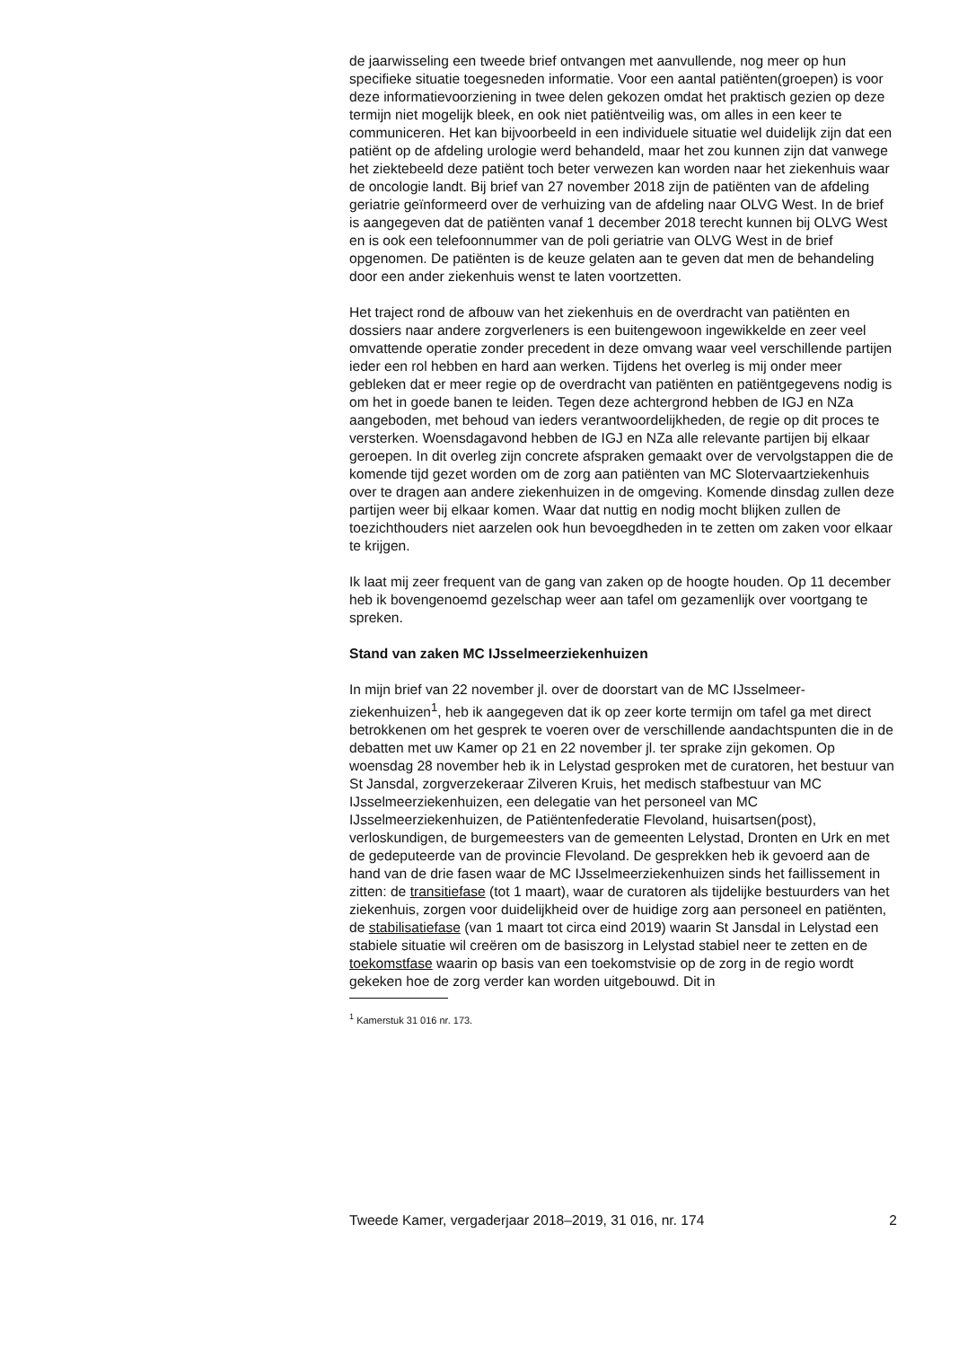de jaarwisseling een tweede brief ontvangen met aanvullende, nog meer op hun specifieke situatie toegesneden informatie. Voor een aantal patiënten(groepen) is voor deze informatievoorziening in twee delen gekozen omdat het praktisch gezien op deze termijn niet mogelijk bleek, en ook niet patiëntveilig was, om alles in een keer te communiceren. Het kan bijvoorbeeld in een individuele situatie wel duidelijk zijn dat een patiënt op de afdeling urologie werd behandeld, maar het zou kunnen zijn dat vanwege het ziektebeeld deze patiënt toch beter verwezen kan worden naar het ziekenhuis waar de oncologie landt. Bij brief van 27 november 2018 zijn de patiënten van de afdeling geriatrie geïnformeerd over de verhuizing van de afdeling naar OLVG West. In de brief is aangegeven dat de patiënten vanaf 1 december 2018 terecht kunnen bij OLVG West en is ook een telefoonnummer van de poli geriatrie van OLVG West in de brief opgenomen. De patiënten is de keuze gelaten aan te geven dat men de behandeling door een ander ziekenhuis wenst te laten voortzetten.
Het traject rond de afbouw van het ziekenhuis en de overdracht van patiënten en dossiers naar andere zorgverleners is een buitengewoon ingewikkelde en zeer veel omvattende operatie zonder precedent in deze omvang waar veel verschillende partijen ieder een rol hebben en hard aan werken. Tijdens het overleg is mij onder meer gebleken dat er meer regie op de overdracht van patiënten en patiëntgegevens nodig is om het in goede banen te leiden. Tegen deze achtergrond hebben de IGJ en NZa aangeboden, met behoud van ieders verantwoordelijkheden, de regie op dit proces te versterken. Woensdagavond hebben de IGJ en NZa alle relevante partijen bij elkaar geroepen. In dit overleg zijn concrete afspraken gemaakt over de vervolgstappen die de komende tijd gezet worden om de zorg aan patiënten van MC Slotervaartziekenhuis over te dragen aan andere ziekenhuizen in de omgeving. Komende dinsdag zullen deze partijen weer bij elkaar komen. Waar dat nuttig en nodig mocht blijken zullen de toezichthouders niet aarzelen ook hun bevoegdheden in te zetten om zaken voor elkaar te krijgen.
Ik laat mij zeer frequent van de gang van zaken op de hoogte houden. Op 11 december heb ik bovengenoemd gezelschap weer aan tafel om gezamenlijk over voortgang te spreken.
Stand van zaken MC IJsselmeerziekenhuizen
In mijn brief van 22 november jl. over de doorstart van de MC IJsselmeer-ziekenhuizen<sup>1</sup>, heb ik aangegeven dat ik op zeer korte termijn om tafel ga met direct betrokkenen om het gesprek te voeren over de verschillende aandachtspunten die in de debatten met uw Kamer op 21 en 22 november jl. ter sprake zijn gekomen. Op woensdag 28 november heb ik in Lelystad gesproken met de curatoren, het bestuur van St Jansdal, zorgverzekeraar Zilveren Kruis, het medisch stafbestuur van MC IJsselmeerziekenhuizen, een delegatie van het personeel van MC IJsselmeerziekenhuizen, de Patiëntenfederatie Flevoland, huisartsen(post), verloskundigen, de burgemeesters van de gemeenten Lelystad, Dronten en Urk en met de gedeputeerde van de provincie Flevoland. De gesprekken heb ik gevoerd aan de hand van de drie fasen waar de MC IJsselmeerziekenhuizen sinds het faillissement in zitten: de transitiefase (tot 1 maart), waar de curatoren als tijdelijke bestuurders van het ziekenhuis, zorgen voor duidelijkheid over de huidige zorg aan personeel en patiënten, de stabilisatiefase (van 1 maart tot circa eind 2019) waarin St Jansdal in Lelystad een stabiele situatie wil creëren om de basiszorg in Lelystad stabiel neer te zetten en de toekomstfase waarin op basis van een toekomstvisie op de zorg in de regio wordt gekeken hoe de zorg verder kan worden uitgebouwd. Dit in
<sup>1</sup> Kamerstuk 31 016 nr. 173.
Tweede Kamer, vergaderjaar 2018–2019, 31 016, nr. 174 2